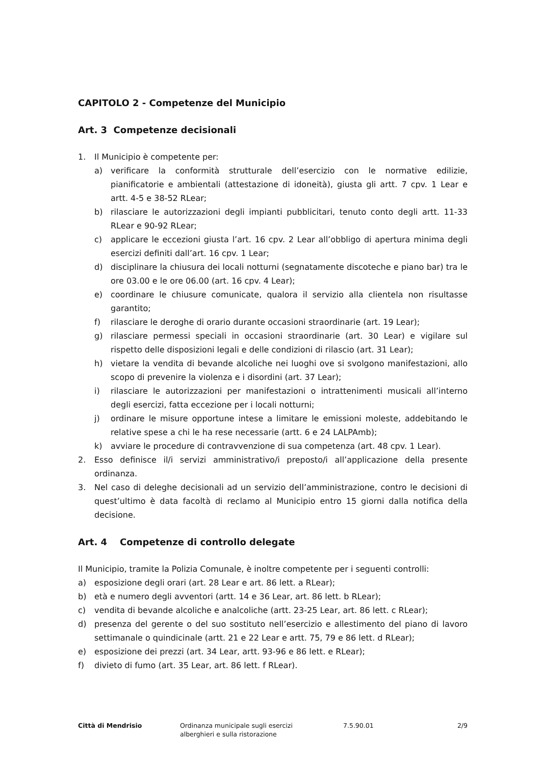CAPITOLO 2 - Competenze del Municipio
Art. 3 Competenze decisionali
1. Il Municipio è competente per:
a) verificare la conformità strutturale dell’esercizio con le normative edilizie, pianificatorie e ambientali (attestazione di idoneità), giusta gli artt. 7 cpv. 1 Lear e artt. 4-5 e 38-52 RLear;
b) rilasciare le autorizzazioni degli impianti pubblicitari, tenuto conto degli artt. 11-33 RLear e 90-92 RLear;
c) applicare le eccezioni giusta l’art. 16 cpv. 2 Lear all’obbligo di apertura minima degli esercizi definiti dall’art. 16 cpv. 1 Lear;
d) disciplinare la chiusura dei locali notturni (segnatamente discoteche e piano bar) tra le ore 03.00 e le ore 06.00 (art. 16 cpv. 4 Lear);
e) coordinare le chiusure comunicate, qualora il servizio alla clientela non risultasse garantito;
f) rilasciare le deroghe di orario durante occasioni straordinarie (art. 19 Lear);
g) rilasciare permessi speciali in occasioni straordinarie (art. 30 Lear) e vigilare sul rispetto delle disposizioni legali e delle condizioni di rilascio (art. 31 Lear);
h) vietare la vendita di bevande alcoliche nei luoghi ove si svolgono manifestazioni, allo scopo di prevenire la violenza e i disordini (art. 37 Lear);
i) rilasciare le autorizzazioni per manifestazioni o intrattenimenti musicali all’interno degli esercizi, fatta eccezione per i locali notturni;
j) ordinare le misure opportune intese a limitare le emissioni moleste, addebitando le relative spese a chi le ha rese necessarie (artt. 6 e 24 LALPAmb);
k) avviare le procedure di contravvenzione di sua competenza (art. 48 cpv. 1 Lear).
2. Esso definisce il/i servizi amministrativo/i preposto/i all’applicazione della presente ordinanza.
3. Nel caso di deleghe decisionali ad un servizio dell’amministrazione, contro le decisioni di quest’ultimo è data facoltà di reclamo al Municipio entro 15 giorni dalla notifica della decisione.
Art. 4 Competenze di controllo delegate
Il Municipio, tramite la Polizia Comunale, è inoltre competente per i seguenti controlli:
a) esposizione degli orari (art. 28 Lear e art. 86 lett. a RLear);
b) età e numero degli avventori (artt. 14 e 36 Lear, art. 86 lett. b RLear);
c) vendita di bevande alcoliche e analcoliche (artt. 23-25 Lear, art. 86 lett. c RLear);
d) presenza del gerente o del suo sostituto nell’esercizio e allestimento del piano di lavoro settimanale o quindicinale (artt. 21 e 22 Lear e artt. 75, 79 e 86 lett. d RLear);
e) esposizione dei prezzi (art. 34 Lear, artt. 93-96 e 86 lett. e RLear);
f) divieto di fumo (art. 35 Lear, art. 86 lett. f RLear).
Città di Mendrisio Ordinanza municipale sugli esercizi
alberghieri e sulla ristorazione
7.5.90.01 2/9